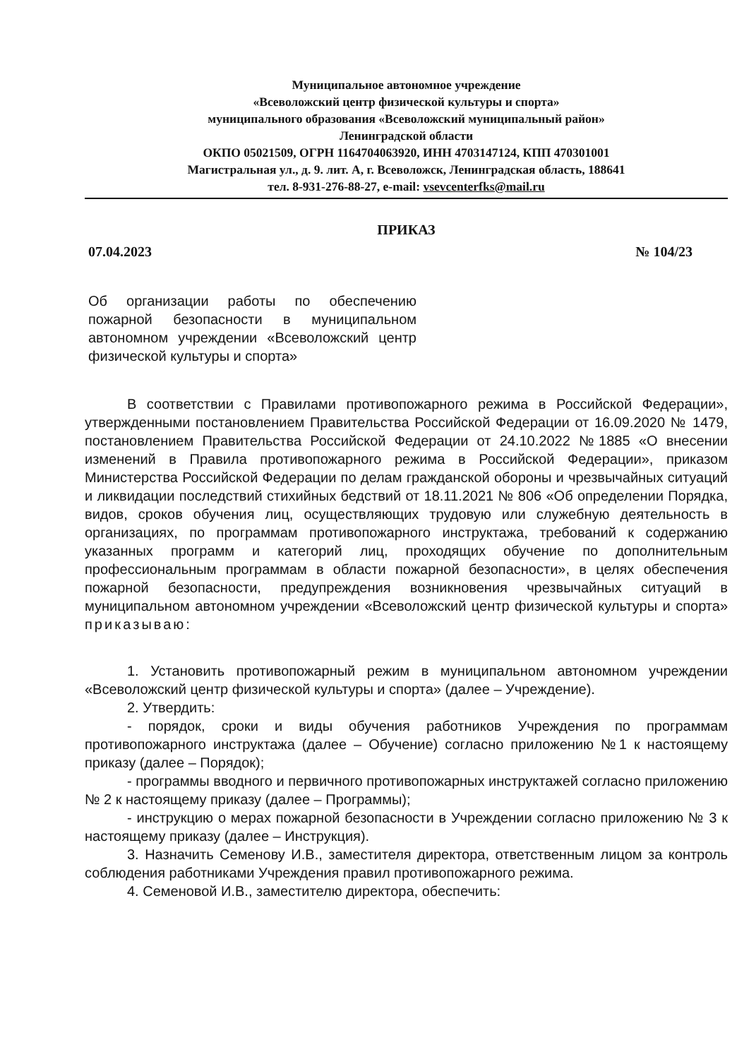Муниципальное автономное учреждение
«Всеволожский центр физической культуры и спорта»
муниципального образования «Всеволожский муниципальный район»
Ленинградской области
ОКПО 05021509, ОГРН 1164704063920, ИНН 4703147124, КПП 470301001
Магистральная ул., д. 9. лит. А, г. Всеволожск, Ленинградская область, 188641
тел. 8-931-276-88-27, e-mail: vsevcenterfks@mail.ru
ПРИКАЗ
07.04.2023 № 104/23
Об организации работы по обеспечению пожарной безопасности в муниципальном автономном учреждении «Всеволожский центр физической культуры и спорта»
В соответствии с Правилами противопожарного режима в Российской Федерации», утвержденными постановлением Правительства Российской Федерации от 16.09.2020 № 1479, постановлением Правительства Российской Федерации от 24.10.2022 №1885 «О внесении изменений в Правила противопожарного режима в Российской Федерации», приказом Министерства Российской Федерации по делам гражданской обороны и чрезвычайных ситуаций и ликвидации последствий стихийных бедствий от 18.11.2021 № 806 «Об определении Порядка, видов, сроков обучения лиц, осуществляющих трудовую или служебную деятельность в организациях, по программам противопожарного инструктажа, требований к содержанию указанных программ и категорий лиц, проходящих обучение по дополнительным профессиональным программам в области пожарной безопасности», в целях обеспечения пожарной безопасности, предупреждения возникновения чрезвычайных ситуаций в муниципальном автономном учреждении «Всеволожский центр физической культуры и спорта» приказываю:
1. Установить противопожарный режим в муниципальном автономном учреждении «Всеволожский центр физической культуры и спорта» (далее – Учреждение).
2. Утвердить:
- порядок, сроки и виды обучения работников Учреждения по программам противопожарного инструктажа (далее – Обучение) согласно приложению №1 к настоящему приказу (далее – Порядок);
- программы вводного и первичного противопожарных инструктажей согласно приложению № 2 к настоящему приказу (далее – Программы);
- инструкцию о мерах пожарной безопасности в Учреждении согласно приложению № 3 к настоящему приказу (далее – Инструкция).
3. Назначить Семенову И.В., заместителя директора, ответственным лицом за контроль соблюдения работниками Учреждения правил противопожарного режима.
4. Семеновой И.В., заместителю директора, обеспечить: